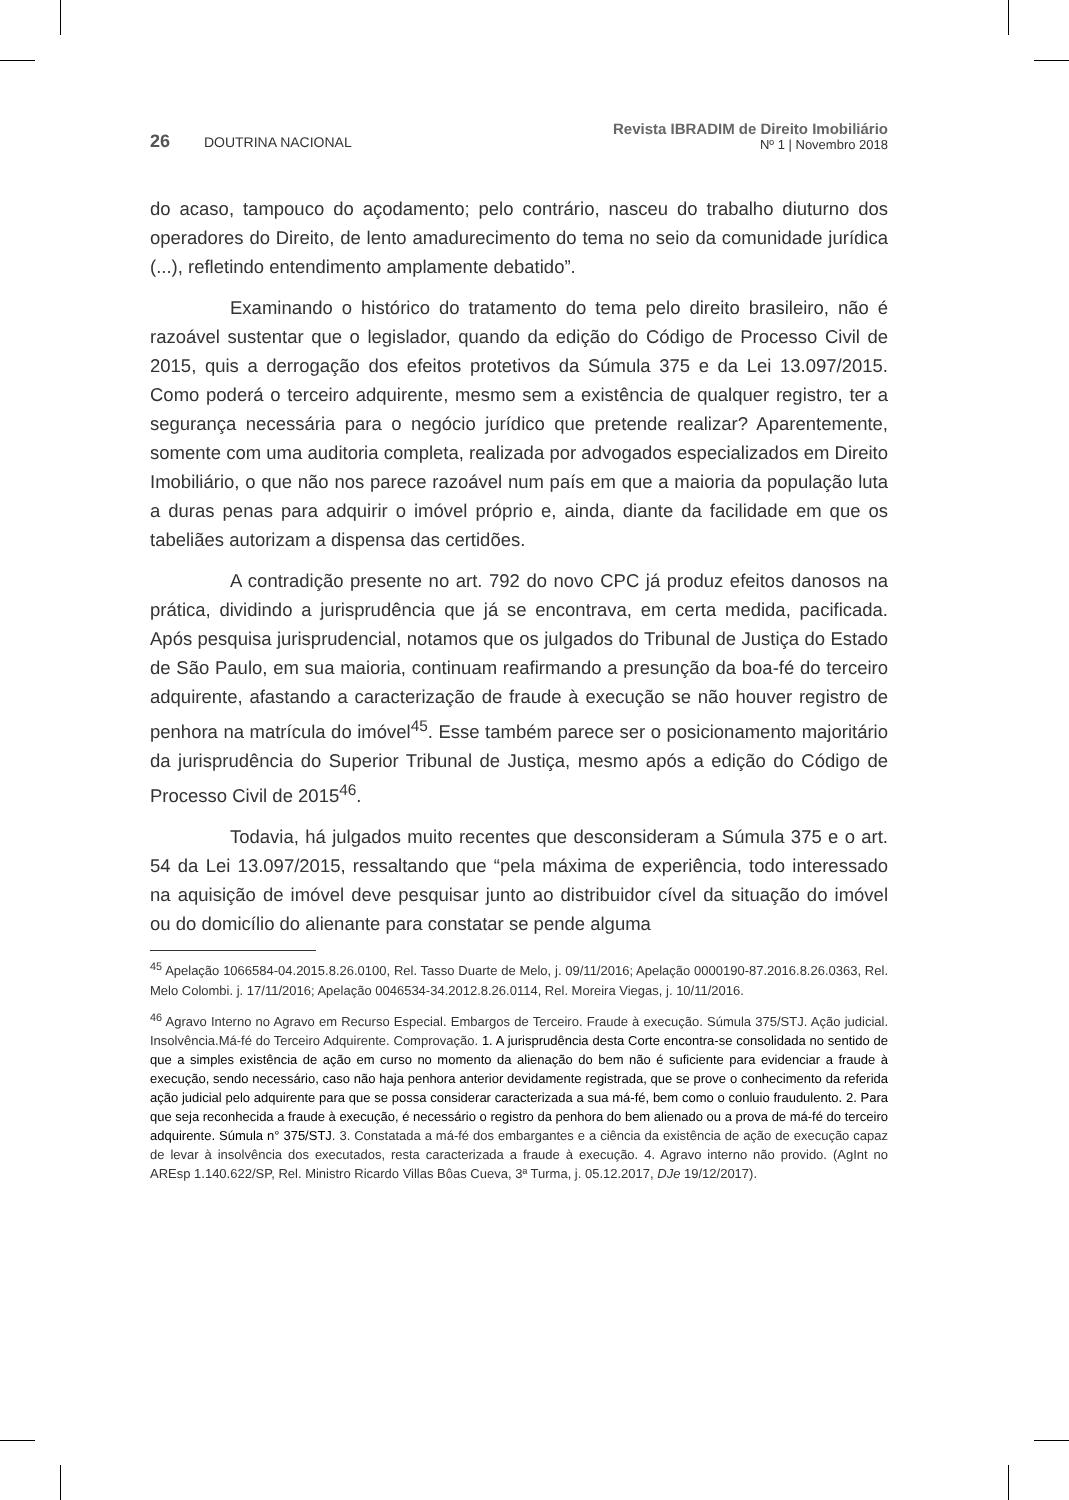26 DOUTRINA NACIONAL
Revista IBRADIM de Direito Imobiliário
Nº 1 | Novembro 2018
do acaso, tampouco do açodamento; pelo contrário, nasceu do trabalho diuturno dos operadores do Direito, de lento amadurecimento do tema no seio da comunidade jurídica (...), refletindo entendimento amplamente debatido”.
Examinando o histórico do tratamento do tema pelo direito brasileiro, não é razoável sustentar que o legislador, quando da edição do Código de Processo Civil de 2015, quis a derrogação dos efeitos protetivos da Súmula 375 e da Lei 13.097/2015. Como poderá o terceiro adquirente, mesmo sem a existência de qualquer registro, ter a segurança necessária para o negócio jurídico que pretende realizar? Aparentemente, somente com uma auditoria completa, realizada por advogados especializados em Direito Imobiliário, o que não nos parece razoável num país em que a maioria da população luta a duras penas para adquirir o imóvel próprio e, ainda, diante da facilidade em que os tabeliães autorizam a dispensa das certidões.
A contradição presente no art. 792 do novo CPC já produz efeitos danosos na prática, dividindo a jurisprudência que já se encontrava, em certa medida, pacificada. Após pesquisa jurisprudencial, notamos que os julgados do Tribunal de Justiça do Estado de São Paulo, em sua maioria, continuam reafirmando a presunção da boa-fé do terceiro adquirente, afastando a caracterização de fraude à execução se não houver registro de penhora na matrícula do imóvel<sup>45</sup>. Esse também parece ser o posicionamento majoritário da jurisprudência do Superior Tribunal de Justiça, mesmo após a edição do Código de Processo Civil de 2015<sup>46</sup>.
Todavia, há julgados muito recentes que desconsideram a Súmula 375 e o art. 54 da Lei 13.097/2015, ressaltando que “pela máxima de experiência, todo interessado na aquisição de imóvel deve pesquisar junto ao distribuidor cível da situação do imóvel ou do domicílio do alienante para constatar se pende alguma
<sup>45</sup> Apelação 1066584-04.2015.8.26.0100, Rel. Tasso Duarte de Melo, j. 09/11/2016; Apelação 0000190-87.2016.8.26.0363, Rel. Melo Colombi. j. 17/11/2016; Apelação 0046534-34.2012.8.26.0114, Rel. Moreira Viegas, j. 10/11/2016.
<sup>46</sup> Agravo Interno no Agravo em Recurso Especial. Embargos de Terceiro. Fraude à execução. Súmula 375/STJ. Ação judicial. Insolvência.Má-fé do Terceiro Adquirente. Comprovação. 1. A jurisprudência desta Corte encontra-se consolidada no sentido de que a simples existência de ação em curso no momento da alienação do bem não é suficiente para evidenciar a fraude à execução, sendo necessário, caso não haja penhora anterior devidamente registrada, que se prove o conhecimento da referida ação judicial pelo adquirente para que se possa considerar caracterizada a sua má-fé, bem como o conluio fraudulento. 2. Para que seja reconhecida a fraude à execução, é necessário o registro da penhora do bem alienado ou a prova de má-fé do terceiro adquirente. Súmula n° 375/STJ. 3. Constatada a má-fé dos embargantes e a ciência da existência de ação de execução capaz de levar à insolvência dos executados, resta caracterizada a fraude à execução. 4. Agravo interno não provido. (AgInt no AREsp 1.140.622/SP, Rel. Ministro Ricardo Villas Bôas Cueva, 3ª Turma, j. 05.12.2017, DJe 19/12/2017).